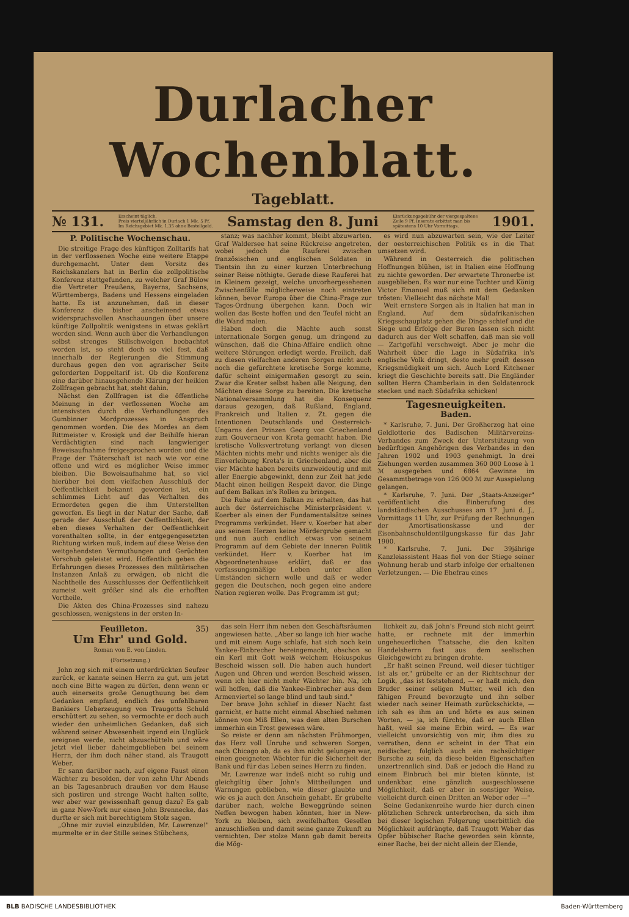Durlacher Wochenblatt.
Tageblatt.
№ 131. Erscheint täglich.
Preis vierteljährlich in Durlach 1 Mk. 5 Pf.
Im Reichsgebiet Mk. 1.35 ohne Bestellgeld. Samstag den 8. Juni Einrückungsgebühr der viergespaltene
Zeile 9 Pf. Inserate erbittet man bis
spätestens 10 Uhr Vormittags. 1901.
P. Politische Wochenschau.
Die streitige Frage des künftigen Zolltarifs hat in der verflossenen Woche eine weitere Etappe durchgemacht. Unter dem Vorsitz des Reichskanzlers hat in Berlin die zollpolitische Konferenz stattgefunden, zu welcher Graf Bülow die Vertreter Preußens, Bayerns, Sachsens, Württembergs, Badens und Hessens eingeladen hatte. Es ist anzunehmen, daß in dieser Konferenz die bisher anscheinend etwas widerspruchsvollen Anschauungen über unsere künftige Zollpolitik wenigstens in etwas geklärt worden sind. Wenn auch über die Verhandlungen selbst strenges Stillschweigen beobachtet worden ist, so steht doch so viel fest, daß innerhalb der Regierungen die Stimmung durchaus gegen den von agrarischer Seite geforderten Doppeltarif ist. Ob die Konferenz eine darüber hinausgehende Klärung der heiklen Zollfragen gebracht hat, steht dahin.
Nächst den Zollfragen ist die öffentliche Meinung in der verflossenen Woche am intensivsten durch die Verhandlungen des Gumbinner Mordprozesses in Anspruch genommen worden. Die des Mordes an dem Rittmeister v. Krosigk und der Beihilfe hieran Verdächtigten sind nach langwieriger Beweisaufnahme freigesprochen worden und die Frage der Thäterschaft ist nach wie vor eine offene und wird es möglicher Weise immer bleiben. Die Beweisaufnahme hat, so viel hierüber bei dem vielfachen Ausschluß der Oeffentlichkeit bekannt geworden ist, ein schlimmes Licht auf das Verhalten des Ermordeten gegen die ihm Unterstellten geworfen. Es liegt in der Natur der Sache, daß gerade der Ausschluß der Oeffentlichkeit, der eben dieses Verhalten der Oeffentlichkeit vorenthalten sollte, in der entgegengesetzten Richtung wirken muß, indem auf diese Weise den weitgehendsten Vermuthungen und Gerüchten Vorschub geleistet wird. Hoffentlich geben die Erfahrungen dieses Prozesses den militärischen Instanzen Anlaß zu erwägen, ob nicht die Nachtheile des Ausschlusses der Oeffentlichkeit zumeist weit größer sind als die erhofften Vortheile.
Die Akten des China-Prozesses sind nahezu geschlossen, wenigstens in der ersten In-
stanz; was nachher kommt, bleibt abzuwarten. Graf Waldersee hat seine Rückreise angetreten, wobei jedoch die Rauferei zwischen französischen und englischen Soldaten in Tientsin ihn zu einer kurzen Unterbrechung seiner Reise nöthigte. Gerade diese Rauferei hat in Kleinem gezeigt, welche unvorhergesehenen Zwischenfälle möglicherweise noch eintreten können, bevor Europa über die China-Frage zur Tages-Ordnung übergehen kann. Doch wir wollen das Beste hoffen und den Teufel nicht an die Wand malen.
Haben doch die Mächte auch sonst internationale Sorgen genug, um dringend zu wünschen, daß die China-Affaire endlich ohne weitere Störungen erledigt werde. Freilich, daß zu diesen vielfachen anderen Sorgen nicht auch noch die gefürchtete kretische Sorge komme, dafür scheint einigermaßen gesorgt zu sein. Zwar die Kreter selbst haben alle Neigung, den Mächten diese Sorge zu bereiten. Die kretische Nationalversammlung hat die Konsequenz daraus gezogen, daß Rußland, England, Frankreich und Italien z. Zt. gegen die Intentionen Deutschlands und Oesterreich-Ungarns den Prinzen Georg von Griechenland zum Gouverneur von Kreta gemacht haben. Die kretische Volksvertretung verlangt von diesen Mächten nichts mehr und nichts weniger als die Einverleibung Kreta's in Griechenland, aber die vier Mächte haben bereits unzweideutig und mit aller Energie abgewinkt, denn zur Zeit hat jede Macht einen heiligen Respekt davor, die Dinge auf dem Balkan in's Rollen zu bringen.
Die Ruhe auf dem Balkan zu erhalten, das hat auch der österreichische Ministerpräsident v. Koerber als einen der Fundamentalsätze seines Programms verkündet. Herr v. Koerber hat aber aus seinem Herzen keine Mördergrube gemacht und nun auch endlich etwas von seinem Programm auf dem Gebiete der inneren Politik verkündet. Herr v. Koerber hat im Abgeordnetenhause erklärt, daß er das verfassungsmäßige Leben unter allen Umständen sichern wolle und daß er weder gegen die Deutschen, noch gegen eine andere Nation regieren wolle. Das Programm ist gut;
es wird nun abzuwarten sein, wie der Leiter der oesterreichischen Politik es in die That umsetzen wird.
Während in Oesterreich die politischen Hoffnungen blühen, ist in Italien eine Hoffnung zu nichte geworden. Der erwartete Thronerbe ist ausgeblieben. Es war nur eine Tochter und König Victor Emanuel muß sich mit dem Gedanken trösten: Vielleicht das nächste Mal!
Weit ernstere Sorgen als in Italien hat man in England. Auf dem südafrikanischen Kriegsschauplatz gehen die Dinge schief und die Siege und Erfolge der Buren lassen sich nicht dadurch aus der Welt schaffen, daß man sie voll — Zartgefühl verschweigt. Aber je mehr die Wahrheit über die Lage in Südafrika in's englische Volk dringt, desto mehr greift dessen Kriegsmüdigkeit um sich. Auch Lord Kitchener kriegt die Geschichte bereits satt. Die Engländer sollten Herrn Chamberlain in den Soldatenrock stecken und nach Südafrika schicken!
Tagesneuigkeiten.
Baden.
* Karlsruhe, 7. Juni. Der Großherzog hat eine Geldlotterie des Badischen Militärvereins-Verbandes zum Zweck der Unterstützung von bedürftigen Angehörigen des Verbandes in den Jahren 1902 und 1903 genehmigt. In drei Ziehungen werden zusammen 360 000 Loose à 1 ℳ ausgegeben und 6864 Gewinne im Gesammtbetrage von 126 000 ℳ zur Ausspielung gelangen.
* Karlsruhe, 7. Juni. Der „Staats-Anzeiger" veröffentlicht die Einberufung des landständischen Ausschusses am 17. Juni d. J., Vormittags 11 Uhr, zur Prüfung der Rechnungen der Amortisationskasse und der Eisenbahnschuldentilgungskasse für das Jahr 1900.
* Karlsruhe, 7. Juni. Der 39jährige Kanzleiassistent Haas fiel von der Stiege seiner Wohnung herab und starb infolge der erhaltenen Verletzungen. — Die Ehefrau eines
Feuilleton. 35)
Um Ehr' und Gold.
Roman von E. von Linden.
(Fortsetzung.)
John zog sich mit einem unterdrückten Seufzer zurück, er kannte seinen Herrn zu gut, um jetzt noch eine Bitte wagen zu dürfen, denn wenn er auch einerseits große Genugthuung bei dem Gedanken empfand, endlich des unfehlbaren Bankiers Ueberzeugung von Traugotts Schuld erschüttert zu sehen, so vermochte er doch auch wieder den unheimlichen Gedanken, daß sich während seiner Abwesenheit irgend ein Unglück ereignen werde, nicht abzuschütteln und wäre jetzt viel lieber daheimgeblieben bei seinem Herrn, der ihm doch näher stand, als Traugott Weber.
Er sann darüber nach, auf eigene Faust einen Wächter zu besolden, der von zehn Uhr Abends an bis Tagesanbruch draußen vor dem Hause sich postiren und strenge Wacht halten sollte, wer aber war gewissenhaft genug dazu? Es gab in ganz New-York nur einen John Brennecke, das durfte er sich mit berechtigtem Stolz sagen.
„Ohne mir zuviel einzubilden, Mr. Lawrenze!" murmelte er in der Stille seines Stübchens,
das sein Herr ihm neben den Geschäftsräumen angewiesen hatte. „Aber so lange ich hier wache und mit einem Auge schlafe, hat sich noch kein Yankee-Einbrecher hereingemacht, obschon so ein Kerl mit Gott weiß welchem Hokuspokus Bescheid wissen soll. Die haben auch hundert Augen und Ohren und werden Bescheid wissen, wenn ich hier nicht mehr Wächter bin. Na, ich will hoffen, daß die Yankee-Einbrecher aus dem Armenviertel so lange blind und taub sind."
Der brave John schlief in dieser Nacht fast garnicht, er hatte nicht einmal Abschied nehmen können von Miß Ellen, was dem alten Burschen immerhin ein Trost gewesen wäre.
So reiste er denn am nächsten Frühmorgen, das Herz voll Unruhe und schweren Sorgen, nach Chicago ab, da es ihm nicht gelungen war, einen geeigneten Wächter für die Sicherheit der Bank und für das Leben seines Herrn zu finden.
Mr. Lawrenze war indeß nicht so ruhig und gleichgiltig über John's Mittheilungen und Warnungen geblieben, wie dieser glaubte und wie es ja auch den Anschein gehabt. Er grübelte darüber nach, welche Beweggründe seinen Neffen bewogen haben könnten, hier in New-York zu bleiben, sich zweifelhaften Gesellen anzuschließen und damit seine ganze Zukunft zu vernichten. Der stolze Mann gab damit bereits die Mög-
lichkeit zu, daß John's Freund sich nicht geirrt hatte, er rechnete mit der immerhin ungeheuerlichen Thatsache, die den kalten Handelsherrn fast aus dem seelischen Gleichgewicht zu bringen drohte.
„Er haßt seinen Freund, weil dieser tüchtiger ist als er," grübelte er an der Richtschnur der Logik, „das ist feststehend, — er haßt mich, den Bruder seiner seligen Mutter, weil ich den fähigen Freund bevorzugte und ihn selber wieder nach seiner Heimath zurückschickte, — ich sah es ihm an und hörte es aus seinen Worten, — ja, ich fürchte, daß er auch Ellen haßt, weil sie meine Erbin wird. — Es war vielleicht unvorsichtig von mir, ihm dies zu verrathen, denn er scheint in der That ein neidischer, folglich auch ein rachsüchtiger Bursche zu sein, da diese beiden Eigenschaften unzertrennlich sind. Daß er jedoch die Hand zu einem Einbruch bei mir bieten könnte, ist undenkbar, eine gänzlich ausgeschlossene Möglichkeit, daß er aber in sonstiger Weise, vielleicht durch einen Dritten an Weber oder —"
Seine Gedankenreihe wurde hier durch einen plötzlichen Schreck unterbrochen, da sich ihm bei dieser logischen Folgerung unerbittlich die Möglichkeit aufdrängte, daß Traugott Weber das Opfer bübischer Rache geworden sein könnte, einer Rache, bei der nicht allein der Elende,
BLB BADISCHE LANDESBIBLIOTHEK Baden-Württemberg